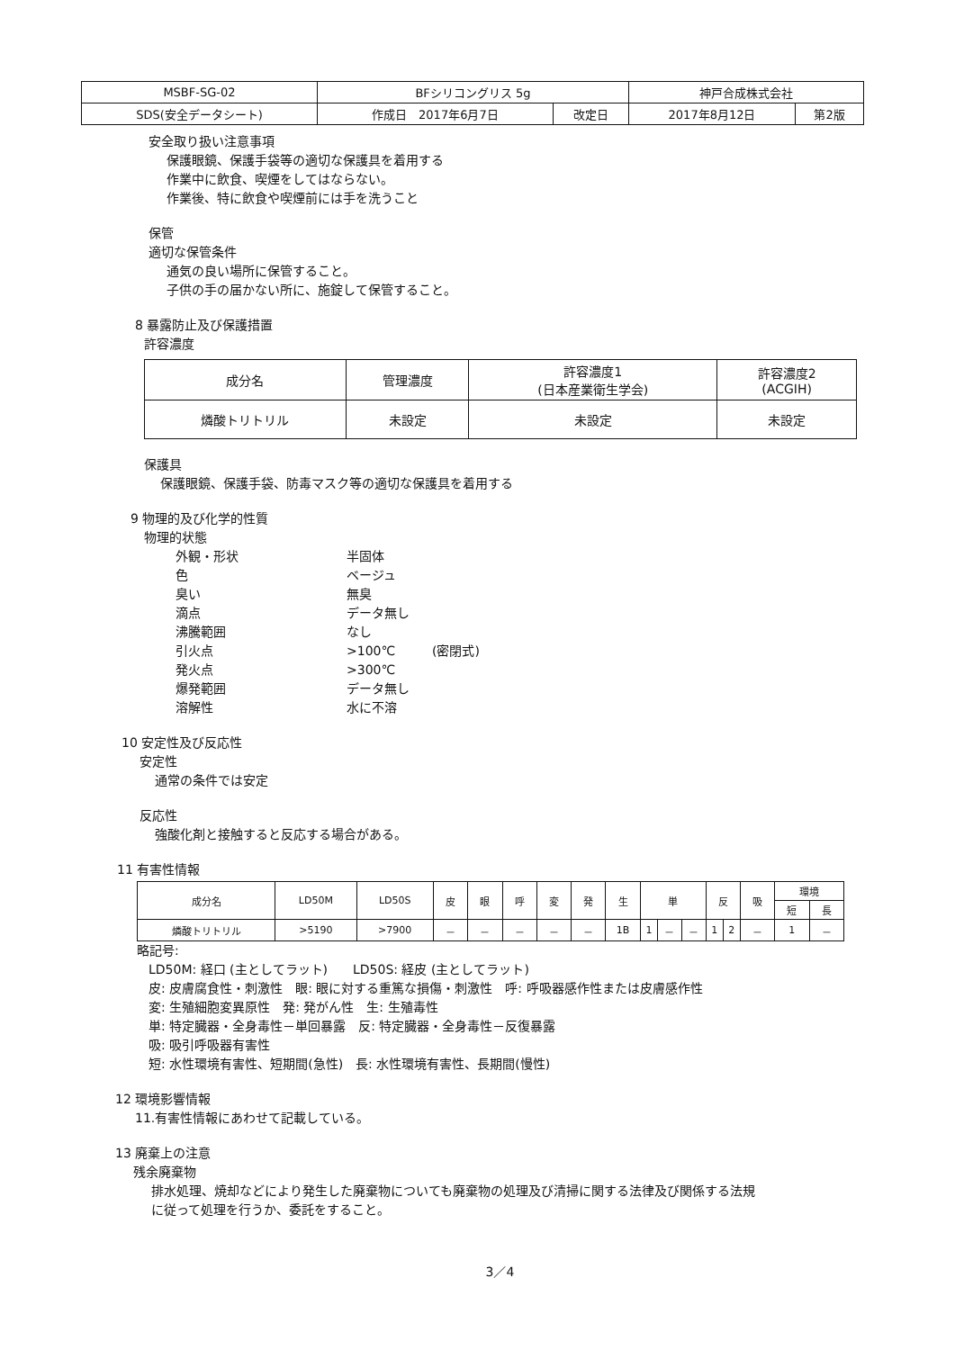| MSBF-SG-02 | BFシリコングリス 5g | | 神戸合成株式会社 | |
| SDS(安全データシート) | 作成日 2017年6月7日 | 改定日 | 2017年8月12日 | 第2版 |
安全取り扱い注意事項
保護眼鏡、保護手袋等の適切な保護具を着用する
作業中に飲食、喫煙をしてはならない。
作業後、特に飲食や喫煙前には手を洗うこと
保管
適切な保管条件
通気の良い場所に保管すること。
子供の手の届かない所に、施錠して保管すること。
8 暴露防止及び保護措置
許容濃度
| 成分名 | 管理濃度 | 許容濃度1 (日本産業衛生学会) | 許容濃度2 (ACGIH) |
| --- | --- | --- | --- |
| 燐酸トリトリル | 未設定 | 未設定 | 未設定 |
保護具
保護眼鏡、保護手袋、防毒マスク等の適切な保護具を着用する
9 物理的及び化学的性質
物理的状態
外観・形状 半固体 色 ベージュ 臭い 無臭 滴点 データ無し 沸騰範囲 なし 引火点 >100℃ (密閉式) 発火点 >300℃ 爆発範囲 データ無し 溶解性 水に不溶
10 安定性及び反応性
安定性
通常の条件では安定
反応性
強酸化剤と接触すると反応する場合がある。
11 有害性情報
| 成分名 | LD50M | LD50S | 皮 | 眼 | 呼 | 変 | 発 | 生 | 単 | | | 反 | | 吸 | 環境 | |
| --- | --- | --- | --- | --- | --- | --- | --- | --- | --- | --- | --- | --- | --- | --- | --- | --- |
| | | | | | | | | | | | | | | | 短 | 長 |
| 燐酸トリトリル | >5190 | >7900 | － | － | － | － | － | 1B | 1 | － | － | 1 | 2 | － | 1 | － |
略記号:
LD50M: 経口 (主としてラット)　　LD50S: 経皮 (主としてラット)
皮: 皮膚腐食性・刺激性　眼: 眼に対する重篤な損傷・刺激性　呼: 呼吸器感作性または皮膚感作性
変: 生殖細胞変異原性　発: 発がん性　生: 生殖毒性
単: 特定臓器・全身毒性－単回暴露　反: 特定臓器・全身毒性－反復暴露
吸: 吸引呼吸器有害性
短: 水性環境有害性、短期間(急性)　長: 水性環境有害性、長期間(慢性)
12 環境影響情報
11.有害性情報にあわせて記載している。
13 廃棄上の注意
残余廃棄物
排水処理、焼却などにより発生した廃棄物についても廃棄物の処理及び清掃に関する法律及び関係する法規
に従って処理を行うか、委託をすること。
3／4